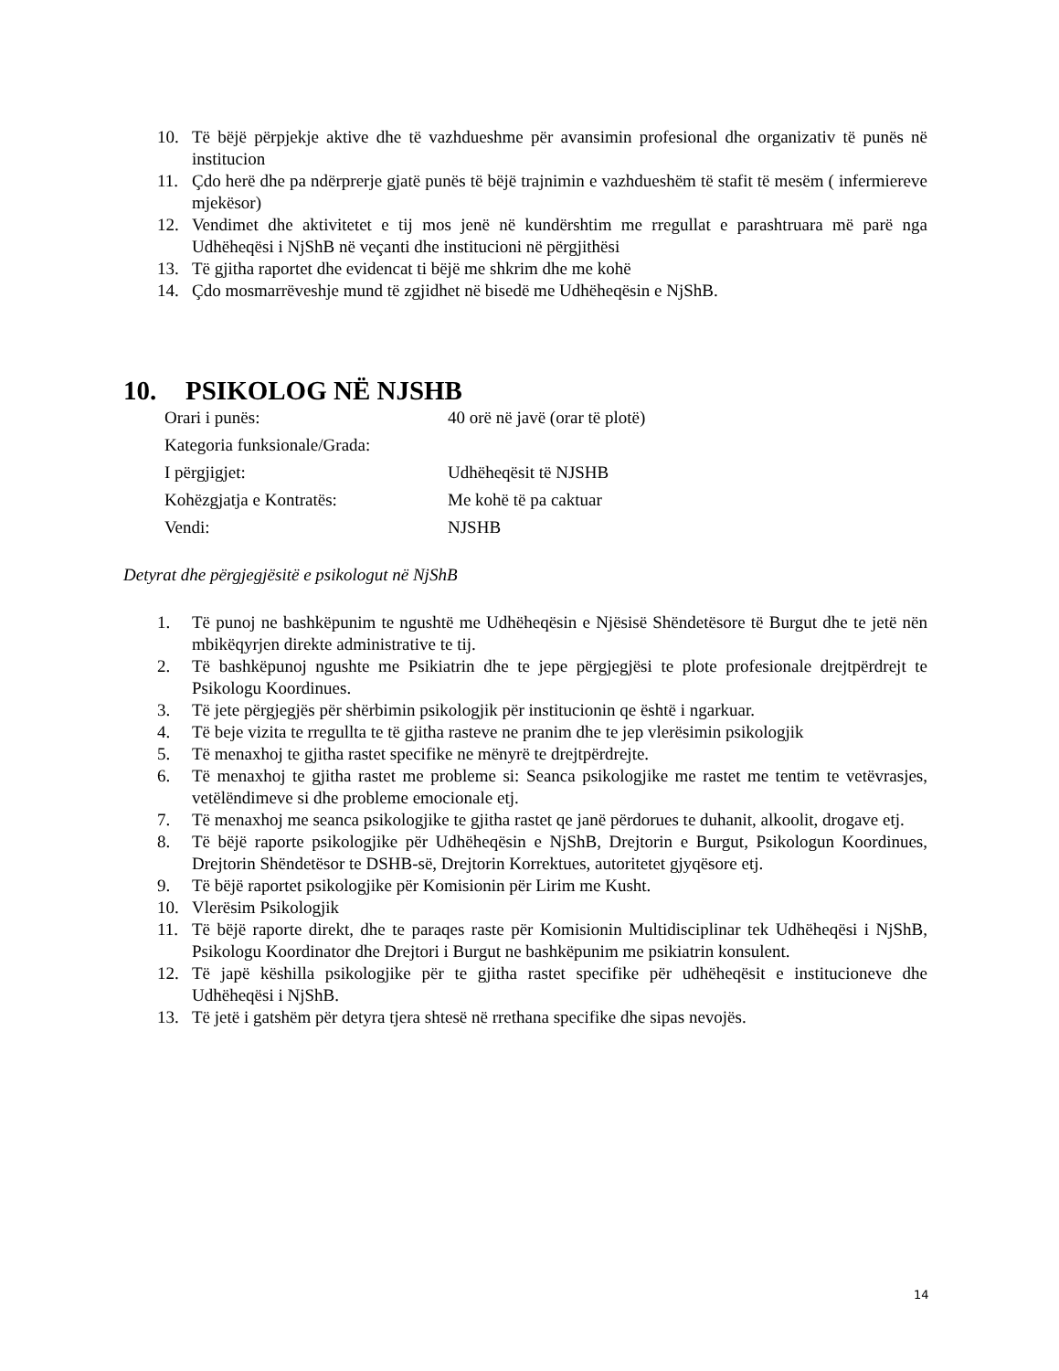10. Të bëjë përpjekje aktive dhe të vazhdueshme për avansimin profesional dhe organizativ të punës në institucion
11. Çdo herë dhe pa ndërprerje gjatë punës të bëjë trajnimin e vazhdueshëm të stafit të mesëm ( infermiereve mjekësor)
12. Vendimet dhe aktivitetet e tij mos jenë në kundërshtim me rregullat e parashtruara më parë nga Udhëheqësi i NjShB në veçanti dhe institucioni në përgjithësi
13. Të gjitha raportet dhe evidencat ti bëjë me shkrim dhe me kohë
14. Çdo mosmarrëveshje mund të zgjidhet në bisedë me Udhëheqësin e NjShB.
10. PSIKOLOG NË NJSHB
Orari i punës: 40 orë në javë (orar të plotë)
Kategoria funksionale/Grada:
I përgjigjet: Udhëheqësit të NJSHB
Kohëzgjatja e Kontratës: Me kohë të pa caktuar
Vendi: NJSHB
Detyrat dhe përgjegjësitë e psikologut në NjShB
1. Të punoj ne bashkëpunim te ngushtë me Udhëheqësin e Njësisë Shëndetësore të Burgut dhe te jetë nën mbikëqyrjen direkte administrative te tij.
2. Të bashkëpunoj ngushte me Psikiatrin dhe te jepe përgjegjësi te plote profesionale drejtpërdrejt te Psikologu Koordinues.
3. Të jete përgjegjës për shërbimin psikologjik për institucionin qe është i ngarkuar.
4. Të beje vizita te rregullta te të gjitha rasteve ne pranim dhe te jep vlerësimin psikologjik
5. Të menaxhoj te gjitha rastet specifike ne mënyrë te drejtpërdrejte.
6. Të menaxhoj te gjitha rastet me probleme si: Seanca psikologjike me rastet me tentim te vetëvrasjes, vetëlëndimeve si dhe probleme emocionale etj.
7. Të menaxhoj me seanca psikologjike te gjitha rastet qe janë përdorues te duhanit, alkoolit, drogave etj.
8. Të bëjë raporte psikologjike për Udhëheqësin e NjShB, Drejtorin e Burgut, Psikologun Koordinues, Drejtorin Shëndetësor te DSHB-së, Drejtorin Korrektues, autoritetet gjyqësore etj.
9. Të bëjë raportet psikologjike për Komisionin për Lirim me Kusht.
10. Vlerësim Psikologjik
11. Të bëjë raporte direkt, dhe te paraqes raste për Komisionin Multidisciplinar tek Udhëheqësi i NjShB, Psikologu Koordinator dhe Drejtori i Burgut ne bashkëpunim me psikiatrin konsulent.
12. Të japë këshilla psikologjike për te gjitha rastet specifike për udhëheqësit e institucioneve dhe Udhëheqësi i NjShB.
13. Të jetë i gatshëm për detyra tjera shtesë në rrethana specifike dhe sipas nevojës.
14